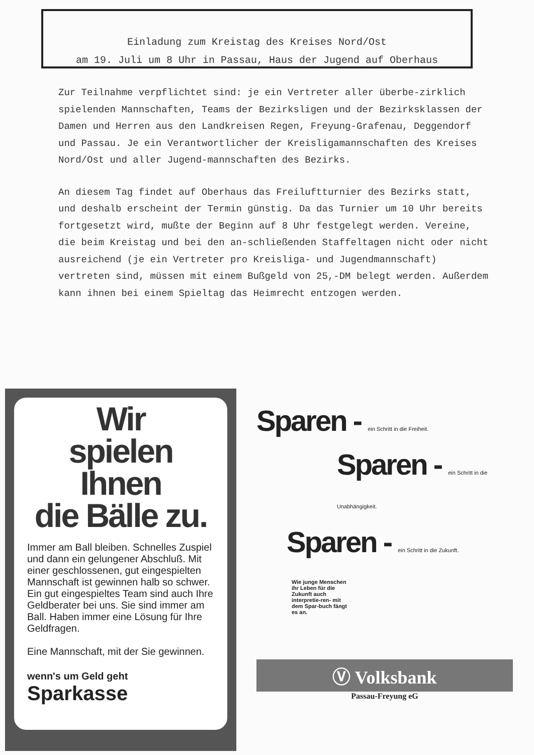Einladung zum Kreistag des Kreises Nord/Ost
am 19. Juli um 8 Uhr in Passau, Haus der Jugend auf Oberhaus
Zur Teilnahme verpflichtet sind: je ein Vertreter aller überbe-zirklich spielenden Mannschaften, Teams der Bezirksligen und der Bezirksklassen der Damen und Herren aus den Landkreisen Regen, Freyung-Grafenau, Deggendorf und Passau. Je ein Verantwortlicher der Kreisligamannschaften des Kreises Nord/Ost und aller Jugend-mannschaften des Bezirks.
An diesem Tag findet auf Oberhaus das Freiluftturnier des Bezirks statt, und deshalb erscheint der Termin günstig. Da das Turnier um 10 Uhr bereits fortgesetzt wird, mußte der Beginn auf 8 Uhr festgelegt werden. Vereine, die beim Kreistag und bei den an-schließenden Staffeltagen nicht oder nicht ausreichend (je ein Vertreter pro Kreisliga- und Jugendmannschaft) vertreten sind, müssen mit einem Bußgeld von 25,-DM belegt werden. Außerdem kann ihnen bei einem Spieltag das Heimrecht entzogen werden.
Wir
spielen Ihnen
die Bälle zu.
Immer am Ball bleiben. Schnelles Zuspiel und dann ein gelungener Abschluß. Mit einer geschlossenen, gut eingespielten Mannschaft ist gewinnen halb so schwer. Ein gut eingespieltes Team sind auch Ihre Geldberater bei uns. Sie sind immer am Ball. Haben immer eine Lösung für Ihre Geldfragen.
Eine Mannschaft, mit der Sie gewinnen.
wenn's um Geld geht
Sparkasse
Sparen - ein Schritt in die Freiheit.
Sparen - ein Schritt in die Unabhängigkeit.
Sparen - ein Schritt in die Zukunft.
Wie junge Menschen ihr Leben für die Zukunft auch interpretie-ren- mit dem Spar-buch fängt es an.
Ⓥ Volksbank
Passau-Freyung eG